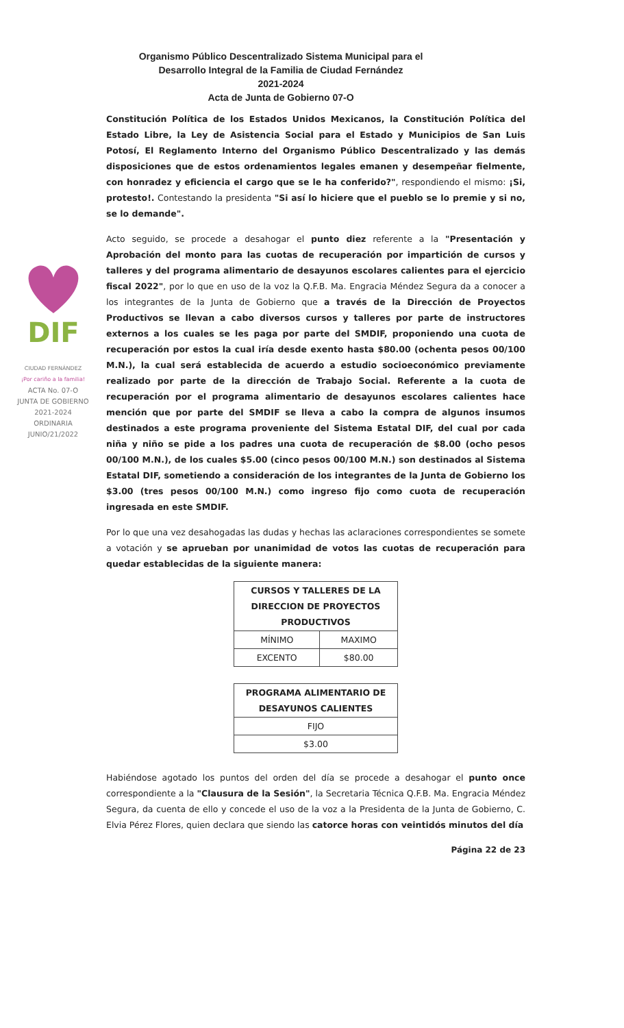Organismo Público Descentralizado Sistema Municipal para el
Desarrollo Integral de la Familia de Ciudad Fernández
2021-2024
Acta de Junta de Gobierno 07-O
DIF
CIUDAD FERNÁNDEZ
¡Por cariño a la familia!
ACTA No. 07-O
JUNTA DE GOBIERNO
2021-2024
ORDINARIA
JUNIO/21/2022
Constitución Política de los Estados Unidos Mexicanos, la Constitución Política del Estado Libre, la Ley de Asistencia Social para el Estado y Municipios de San Luis Potosí, El Reglamento Interno del Organismo Público Descentralizado y las demás disposiciones que de estos ordenamientos legales emanen y desempeñar fielmente, con honradez y eficiencia el cargo que se le ha conferido?", respondiendo el mismo: ¡Si, protesto!. Contestando la presidenta "Si así lo hiciere que el pueblo se lo premie y si no, se lo demande".
Acto seguido, se procede a desahogar el punto diez referente a la "Presentación y Aprobación del monto para las cuotas de recuperación por impartición de cursos y talleres y del programa alimentario de desayunos escolares calientes para el ejercicio fiscal 2022", por lo que en uso de la voz la Q.F.B. Ma. Engracia Méndez Segura da a conocer a los integrantes de la Junta de Gobierno que a través de la Dirección de Proyectos Productivos se llevan a cabo diversos cursos y talleres por parte de instructores externos a los cuales se les paga por parte del SMDIF, proponiendo una cuota de recuperación por estos la cual iría desde exento hasta $80.00 (ochenta pesos 00/100 M.N.), la cual será establecida de acuerdo a estudio socioeconómico previamente realizado por parte de la dirección de Trabajo Social. Referente a la cuota de recuperación por el programa alimentario de desayunos escolares calientes hace mención que por parte del SMDIF se lleva a cabo la compra de algunos insumos destinados a este programa proveniente del Sistema Estatal DIF, del cual por cada niña y niño se pide a los padres una cuota de recuperación de $8.00 (ocho pesos 00/100 M.N.), de los cuales $5.00 (cinco pesos 00/100 M.N.) son destinados al Sistema Estatal DIF, sometiendo a consideración de los integrantes de la Junta de Gobierno los $3.00 (tres pesos 00/100 M.N.) como ingreso fijo como cuota de recuperación ingresada en este SMDIF.
Por lo que una vez desahogadas las dudas y hechas las aclaraciones correspondientes se somete a votación y se aprueban por unanimidad de votos las cuotas de recuperación para quedar establecidas de la siguiente manera:
| CURSOS Y TALLERES DE LA DIRECCION DE PROYECTOS PRODUCTIVOS | |
| --- | --- |
| MÍNIMO | MAXIMO |
| EXCENTO | $80.00 |
| PROGRAMA ALIMENTARIO DE DESAYUNOS CALIENTES |
| --- |
| FIJO |
| $3.00 |
Habiéndose agotado los puntos del orden del día se procede a desahogar el punto once correspondiente a la "Clausura de la Sesión", la Secretaria Técnica Q.F.B. Ma. Engracia Méndez Segura, da cuenta de ello y concede el uso de la voz a la Presidenta de la Junta de Gobierno, C. Elvia Pérez Flores, quien declara que siendo las catorce horas con veintidós minutos del día
Página 22 de 23